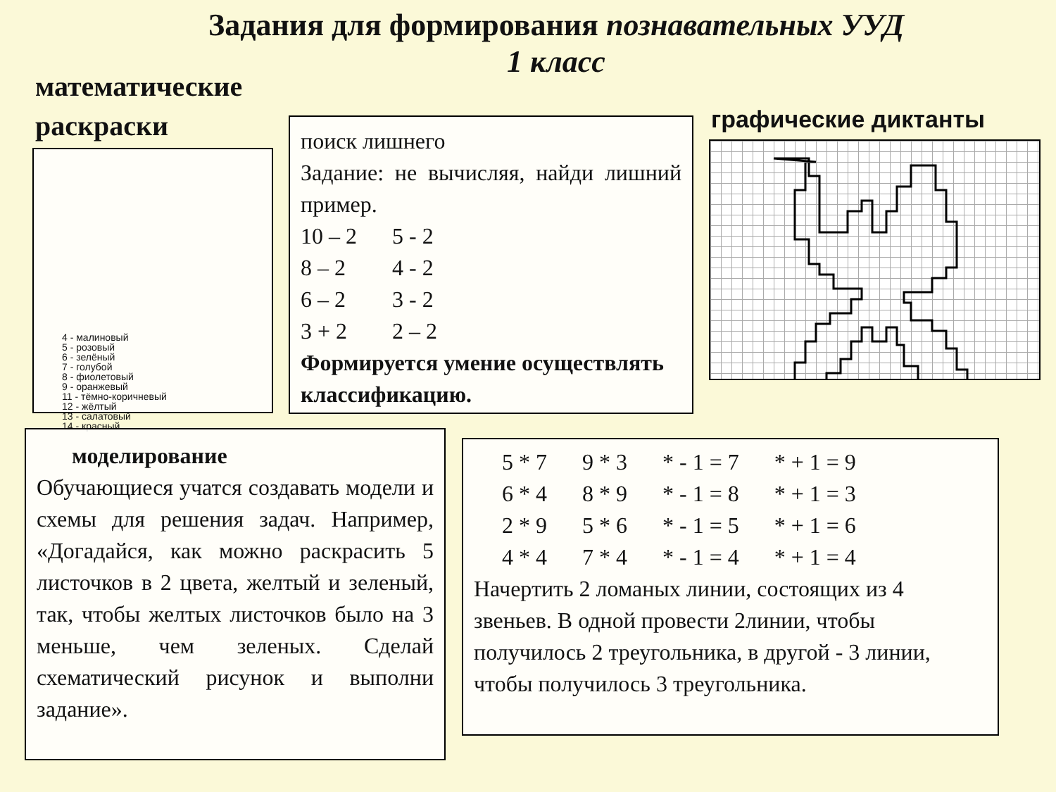Задания для формирования познавательных УУД
1 класс
математические
раскраски
4 - малиновый
5 - розовый
6 - зелёный
7 - голубой
8 - фиолетовый
9 - оранжевый
11 - тёмно-коричневый
12 - жёлтый
13 - салатовый
14 - красный
поиск лишнего
Задание: не вычисляя, найди лишний пример.
| 10 – 2 | 5 - 2 |
| 8 – 2 | 4 - 2 |
| 6 – 2 | 3 - 2 |
| 3 + 2 | 2 – 2 |
Формируется умение осуществлять классификацию.
графические диктанты
моделирование
Обучающиеся учатся создавать модели и схемы для решения задач. Например, «Догадайся, как можно раскрасить 5 листочков в 2 цвета, желтый и зеленый, так, чтобы желтых листочков было на 3 меньше, чем зеленых. Сделай схематический рисунок и выполни задание».
| 5 * 7 | 9 * 3 | * - 1 = 7 | * + 1 = 9 |
| 6 * 4 | 8 * 9 | * - 1 = 8 | * + 1 = 3 |
| 2 * 9 | 5 * 6 | * - 1 = 5 | * + 1 = 6 |
| 4 * 4 | 7 * 4 | * - 1 = 4 | * + 1 = 4 |
Начертить 2 ломаных линии, состоящих из 4 звеньев. В одной провести 2линии, чтобы получилось 2 треугольника, в другой - 3 линии, чтобы получилось 3 треугольника.